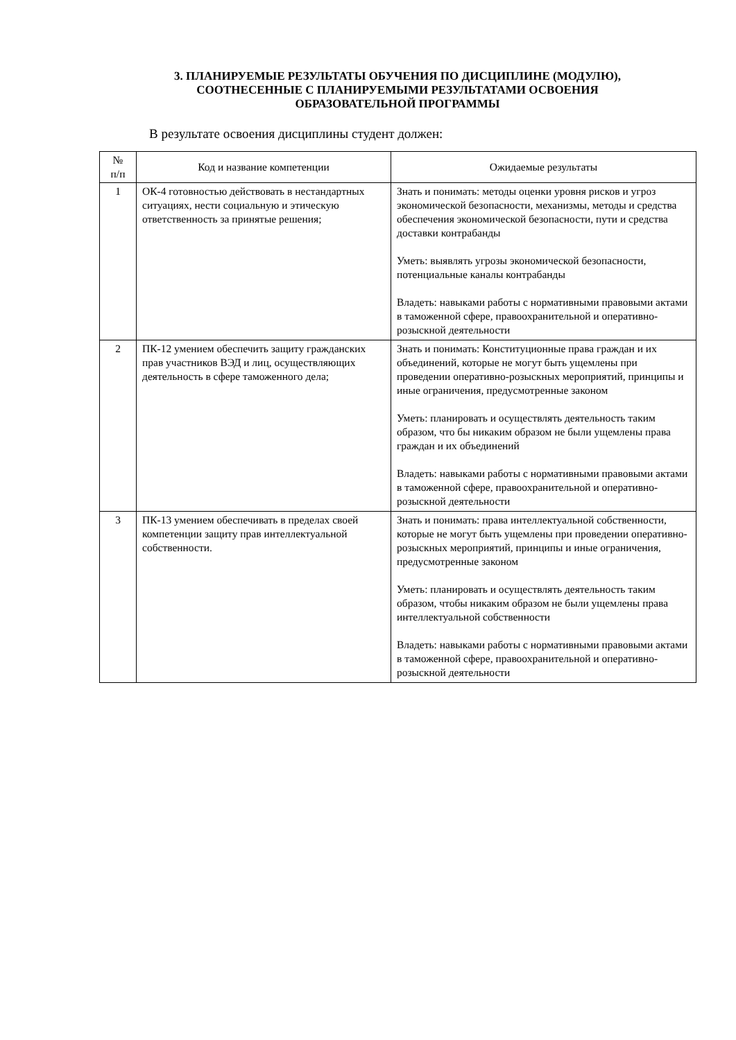3. ПЛАНИРУЕМЫЕ РЕЗУЛЬТАТЫ ОБУЧЕНИЯ ПО ДИСЦИПЛИНЕ (МОДУЛЮ),
СООТНЕСЕННЫЕ С ПЛАНИРУЕМЫМИ РЕЗУЛЬТАТАМИ ОСВОЕНИЯ
ОБРАЗОВАТЕЛЬНОЙ ПРОГРАММЫ
В результате освоения дисциплины студент должен:
| № п/п | Код и название компетенции | Ожидаемые результаты |
| --- | --- | --- |
| 1 | ОК-4 готовностью действовать в нестандартных ситуациях, нести социальную и этическую ответственность за принятые решения; | Знать и понимать: методы оценки уровня рисков и угроз экономической безопасности, механизмы, методы и средства обеспечения экономической безопасности, пути и средства доставки контрабанды Уметь: выявлять угрозы экономической безопасности, потенциальные каналы контрабанды Владеть: навыками работы с нормативными правовыми актами в таможенной сфере, правоохранительной и оперативно-розыскной деятельности |
| 2 | ПК-12 умением обеспечить защиту гражданских прав участников ВЭД и лиц, осуществляющих деятельность в сфере таможенного дела; | Знать и понимать: Конституционные права граждан и их объединений, которые не могут быть ущемлены при проведении оперативно-розыскных мероприятий, принципы и иные ограничения, предусмотренные законом Уметь: планировать и осуществлять деятельность таким образом, что бы никаким образом не были ущемлены права граждан и их объединений Владеть: навыками работы с нормативными правовыми актами в таможенной сфере, правоохранительной и оперативно-розыскной деятельности |
| 3 | ПК-13 умением обеспечивать в пределах своей компетенции защиту прав интеллектуальной собственности. | Знать и понимать: права интеллектуальной собственности, которые не могут быть ущемлены при проведении оперативно-розыскных мероприятий, принципы и иные ограничения, предусмотренные законом Уметь: планировать и осуществлять деятельность таким образом, чтобы никаким образом не были ущемлены права интеллектуальной собственности Владеть: навыками работы с нормативными правовыми актами в таможенной сфере, правоохранительной и оперативно-розыскной деятельности |